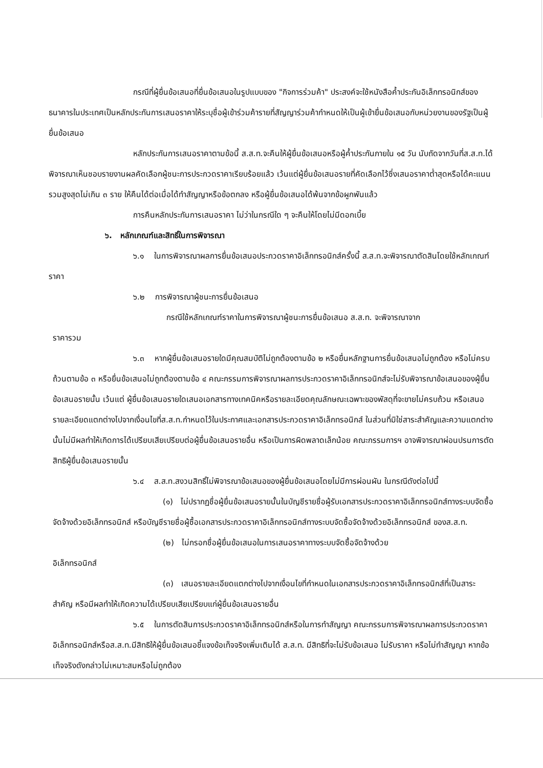กรณีที่ผู้ยื่นข้อเสนอที่ยื่นข้อเสนอในรูปแบบของ "กิจการร่วมค้า" ประสงค์จะใช้หนังสือค้ำประกันอิเล็กทรอนิกส์ของธนาคารในประเทศเป็นหลักประกันการเสนอราคาให้ระบุชื่อผู้เข้าร่วมค้ารายที่สัญญาร่วมค้ากำหนดให้เป็นผู้เข้ายื่นข้อเสนอกับหน่วยงานของรัฐเป็นผู้ยื่นข้อเสนอ
หลักประกันการเสนอราคาตามข้อนี้ ส.ส.ท.จะคืนให้ผู้ยื่นข้อเสนอหรือผู้ค้ำประกันภายใน ๑๕ วัน นับถัดจากวันที่ส.ส.ท.ได้พิจารณาเห็นชอบรายงานผลคัดเลือกผู้ชนะการประกวดราคาเรียบร้อยแล้ว เว้นแต่ผู้ยื่นข้อเสนอรายที่คัดเลือกไว้ซึ่งเสนอราคาต่ำสุดหรือได้คะแนนรวมสูงสุดไม่เกิน ๓ ราย ให้คืนได้ต่อเมื่อได้ทำสัญญาหรือข้อตกลง หรือผู้ยื่นข้อเสนอได้พ้นจากข้อผูกพันแล้ว
การคืนหลักประกันการเสนอราคา ไม่ว่าในกรณีใด ๆ จะคืนให้โดยไม่มีดอกเบี้ย
๖. หลักเกณฑ์และสิทธิ์ในการพิจารณา
๖.๑ ในการพิจารณาผลการยื่นข้อเสนอประกวดราคาอิเล็กทรอนิกส์ครั้งนี้ ส.ส.ท.จะพิจารณาตัดสินโดยใช้หลักเกณฑ์ ราคา
๖.๒ การพิจารณาผู้ชนะการยื่นข้อเสนอ
กรณีใช้หลักเกณฑ์ราคาในการพิจารณาผู้ชนะการยื่นข้อเสนอ ส.ส.ท. จะพิจารณาจาก
ราคารวม
๖.๓ หากผู้ยื่นข้อเสนอรายใดมีคุณสมบัติไม่ถูกต้องตามข้อ ๒ หรือยื่นหลักฐานการยื่นข้อเสนอไม่ถูกต้อง หรือไม่ครบถ้วนตามข้อ ๓ หรือยื่นข้อเสนอไม่ถูกต้องตามข้อ ๔ คณะกรรมการพิจารณาผลการประกวดราคาอิเล็กทรอนิกส์จะไม่รับพิจารณาข้อเสนอของผู้ยื่นข้อเสนอรายนั้น เว้นแต่ ผู้ยื่นข้อเสนอรายใดเสนอเอกสารทางเทคนิคหรือรายละเอียดคุณลักษณะเฉพาะของพัสดุที่จะขายไม่ครบถ้วน หรือเสนอรายละเอียดแตกต่างไปจากเงื่อนไขที่ส.ส.ท.กำหนดไว้ในประกาศและเอกสารประกวดราคาอิเล็กทรอนิกส์ ในส่วนที่มิใช่สาระสำคัญและความแตกต่างนั้นไม่มีผลทำให้เกิดการได้เปรียบเสียเปรียบต่อผู้ยื่นข้อเสนอรายอื่น หรือเป็นการผิดพลาดเล็กน้อย คณะกรรมการฯ อาจพิจารณาผ่อนปรนการตัดสิทธิผู้ยื่นข้อเสนอรายนั้น
๖.๔ ส.ส.ท.สงวนสิทธิ์ไม่พิจารณาข้อเสนอของผู้ยื่นข้อเสนอโดยไม่มีการผ่อนผัน ในกรณีดังต่อไปนี้
(๑) ไม่ปรากฏชื่อผู้ยื่นข้อเสนอรายนั้นในบัญชีรายชื่อผู้รับเอกสารประกวดราคาอิเล็กทรอนิกส์ทางระบบจัดซื้อจัดจ้างด้วยอิเล็กทรอนิกส์ หรือบัญชีรายชื่อผู้ซื้อเอกสารประกวดราคาอิเล็กทรอนิกส์ทางระบบจัดซื้อจัดจ้างด้วยอิเล็กทรอนิกส์ ของส.ส.ท.
(๒) ไม่กรอกชื่อผู้ยื่นข้อเสนอในการเสนอราคาทางระบบจัดซื้อจัดจ้างด้วย
อิเล็กทรอนิกส์
(๓) เสนอรายละเอียดแตกต่างไปจากเงื่อนไขที่กำหนดในเอกสารประกวดราคาอิเล็กทรอนิกส์ที่เป็นสาระสำคัญ หรือมีผลทำให้เกิดความได้เปรียบเสียเปรียบแก่ผู้ยื่นข้อเสนอรายอื่น
๖.๕ ในการตัดสินการประกวดราคาอิเล็กทรอนิกส์หรือในการทำสัญญา คณะกรรมการพิจารณาผลการประกวดราคาอิเล็กทรอนิกส์หรือส.ส.ท.มีสิทธิให้ผู้ยื่นข้อเสนอชี้แจงข้อเท็จจริงเพิ่มเติมได้ ส.ส.ท. มีสิทธิที่จะไม่รับข้อเสนอ ไม่รับราคา หรือไม่ทำสัญญา หากข้อเท็จจริงดังกล่าวไม่เหมาะสมหรือไม่ถูกต้อง